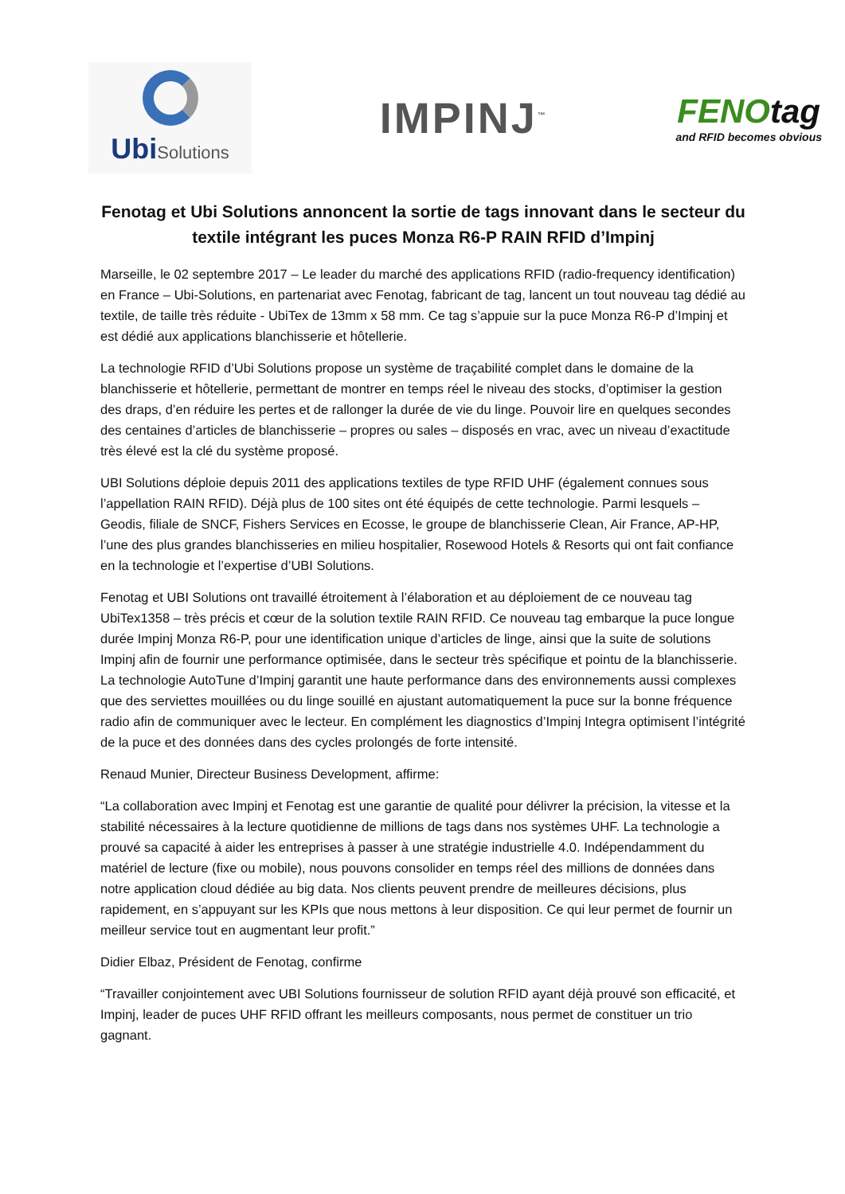UbiSolutions
IMPINJ<sup>™</sup>
FENOtag
and RFID becomes obvious
Fenotag et Ubi Solutions annoncent la sortie de tags innovant dans le secteur du textile intégrant les puces Monza R6-P RAIN RFID d’Impinj
Marseille, le 02 septembre 2017 – Le leader du marché des applications RFID (radio-frequency identification) en France – Ubi-Solutions, en partenariat avec Fenotag, fabricant de tag, lancent un tout nouveau tag dédié au textile, de taille très réduite - UbiTex de 13mm x 58 mm. Ce tag s’appuie sur la puce Monza R6-P d’Impinj et est dédié aux applications blanchisserie et hôtellerie.
La technologie RFID d’Ubi Solutions propose un système de traçabilité complet dans le domaine de la blanchisserie et hôtellerie, permettant de montrer en temps réel le niveau des stocks, d’optimiser la gestion des draps, d’en réduire les pertes et de rallonger la durée de vie du linge. Pouvoir lire en quelques secondes des centaines d’articles de blanchisserie – propres ou sales – disposés en vrac, avec un niveau d’exactitude très élevé est la clé du système proposé.
UBI Solutions déploie depuis 2011 des applications textiles de type RFID UHF (également connues sous l’appellation RAIN RFID). Déjà plus de 100 sites ont été équipés de cette technologie. Parmi lesquels – Geodis, filiale de SNCF, Fishers Services en Ecosse, le groupe de blanchisserie Clean, Air France, AP-HP, l’une des plus grandes blanchisseries en milieu hospitalier, Rosewood Hotels & Resorts qui ont fait confiance en la technologie et l’expertise d’UBI Solutions.
Fenotag et UBI Solutions ont travaillé étroitement à l’élaboration et au déploiement de ce nouveau tag UbiTex1358 – très précis et cœur de la solution textile RAIN RFID. Ce nouveau tag embarque la puce longue durée Impinj Monza R6-P, pour une identification unique d’articles de linge, ainsi que la suite de solutions Impinj afin de fournir une performance optimisée, dans le secteur très spécifique et pointu de la blanchisserie. La technologie AutoTune d’Impinj garantit une haute performance dans des environnements aussi complexes que des serviettes mouillées ou du linge souillé en ajustant automatiquement la puce sur la bonne fréquence radio afin de communiquer avec le lecteur. En complément les diagnostics d’Impinj Integra optimisent l’intégrité de la puce et des données dans des cycles prolongés de forte intensité.
Renaud Munier, Directeur Business Development, affirme:
“La collaboration avec Impinj et Fenotag est une garantie de qualité pour délivrer la précision, la vitesse et la stabilité nécessaires à la lecture quotidienne de millions de tags dans nos systèmes UHF. La technologie a prouvé sa capacité à aider les entreprises à passer à une stratégie industrielle 4.0. Indépendamment du matériel de lecture (fixe ou mobile), nous pouvons consolider en temps réel des millions de données dans notre application cloud dédiée au big data. Nos clients peuvent prendre de meilleures décisions, plus rapidement, en s’appuyant sur les KPIs que nous mettons à leur disposition. Ce qui leur permet de fournir un meilleur service tout en augmentant leur profit.”
Didier Elbaz, Président de Fenotag, confirme
“Travailler conjointement avec UBI Solutions fournisseur de solution RFID ayant déjà prouvé son efficacité, et Impinj, leader de puces UHF RFID offrant les meilleurs composants, nous permet de constituer un trio gagnant.